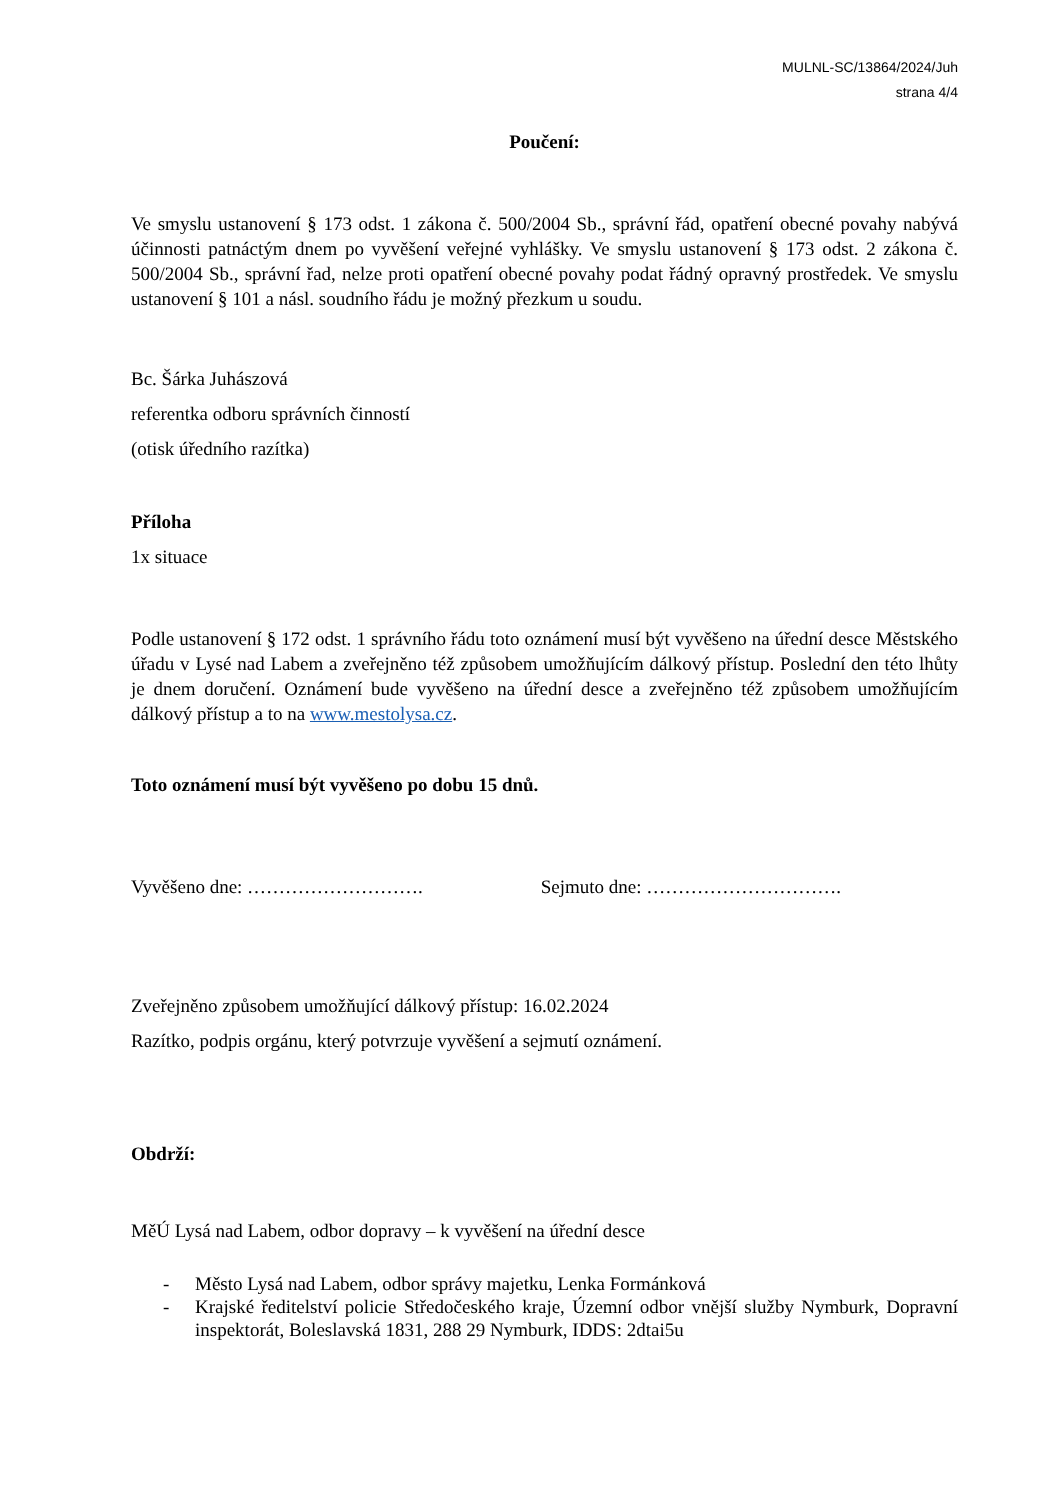MULNL-SC/13864/2024/Juh
strana 4/4
Poučení:
Ve smyslu ustanovení § 173 odst. 1 zákona č. 500/2004 Sb., správní řád, opatření obecné povahy nabývá účinnosti patnáctým dnem po vyvěšení veřejné vyhlášky. Ve smyslu ustanovení § 173 odst. 2 zákona č. 500/2004 Sb., správní řad, nelze proti opatření obecné povahy podat řádný opravný prostředek. Ve smyslu ustanovení § 101 a násl. soudního řádu je možný přezkum u soudu.
Bc. Šárka Juhászová
referentka odboru správních činností
(otisk úředního razítka)
Příloha
1x situace
Podle ustanovení § 172 odst. 1 správního řádu toto oznámení musí být vyvěšeno na úřední desce Městského úřadu v Lysé nad Labem a zveřejněno též způsobem umožňujícím dálkový přístup. Poslední den této lhůty je dnem doručení. Oznámení bude vyvěšeno na úřední desce a zveřejněno též způsobem umožňujícím dálkový přístup a to na www.mestolysa.cz.
Toto oznámení musí být vyvěšeno po dobu 15 dnů.
Vyvěšeno dne: ………………………. Sejmuto dne: ………………………….
Zveřejněno způsobem umožňující dálkový přístup: 16.02.2024
Razítko, podpis orgánu, který potvrzuje vyvěšení a sejmutí oznámení.
Obdrží:
MěÚ Lysá nad Labem, odbor dopravy – k vyvěšení na úřední desce
- Město Lysá nad Labem, odbor správy majetku, Lenka Formánková
- Krajské ředitelství policie Středočeského kraje, Územní odbor vnější služby Nymburk, Dopravní inspektorát, Boleslavská 1831, 288 29 Nymburk, IDDS: 2dtai5u